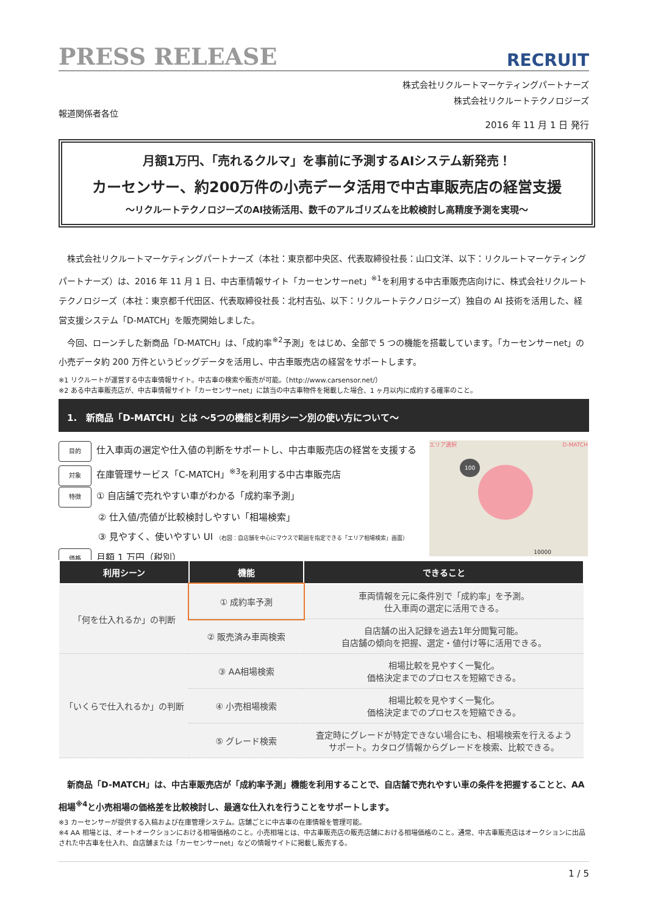PRESS RELEASE
RECRUIT
株式会社リクルートマーケティングパートナーズ
株式会社リクルートテクノロジーズ
報道関係者各位
2016 年 11 月 1 日 発行
月額1万円、「売れるクルマ」を事前に予測するAIシステム新発売！
カーセンサー、約200万件の小売データ活用で中古車販売店の経営支援
～リクルートテクノロジーズのAI技術活用、数千のアルゴリズムを比較検討し高精度予測を実現～
　株式会社リクルートマーケティングパートナーズ（本社：東京都中央区、代表取締役社長：山口文洋、以下：リクルートマーケティングパートナーズ）は、2016 年 11 月 1 日、中古車情報サイト「カーセンサーnet」<sup>※1</sup>を利用する中古車販売店向けに、株式会社リクルートテクノロジーズ（本社：東京都千代田区、代表取締役社長：北村吉弘、以下：リクルートテクノロジーズ）独自の AI 技術を活用した、経営支援システム「D-MATCH」を販売開始しました。
　今回、ローンチした新商品「D-MATCH」は、「成約率<sup>※2</sup>予測」をはじめ、全部で 5 つの機能を搭載しています。「カーセンサーnet」の小売データ約 200 万件というビッグデータを活用し、中古車販売店の経営をサポートします。
※1 リクルートが運営する中古車情報サイト。中古車の検索や販売が可能。（http://www.carsensor.net/）
※2 ある中古車販売店が、中古車情報サイト「カーセンサーnet」に該当の中古車物件を掲載した場合、1 ヶ月以内に成約する確率のこと。
1.　新商品「D-MATCH」とは ～5つの機能と利用シーン別の使い方について～
目的 仕入車両の選定や仕入値の判断をサポートし、中古車販売店の経営を支援する
対象 在庫管理サービス「C-MATCH」<sup>※3</sup>を利用する中古車販売店
特徴 ① 自店舗で売れやすい車がわかる「成約率予測」
　　　　 ② 仕入値/売値が比較検討しやすい「相場検索」
　　　　 ③ 見やすく、使いやすい UI （右図：自店舗を中心にマウスで範囲を指定できる「エリア相場検索」画面）
価格 月額 1 万円（税別）
エリア選択 D-MATCH
100
10000
| 利用シーン | 機能 | できること |
| --- | --- | --- |
| 「何を仕入れるか」の判断 | ① 成約率予測 | 車両情報を元に条件別で「成約率」を予測。 仕入車両の選定に活用できる。 |
| | ② 販売済み車両検索 | 自店舗の出入記録を過去1年分閲覧可能。 自店舗の傾向を把握、選定・値付け等に活用できる。 |
| 「いくらで仕入れるか」の判断 | ③ AA相場検索 | 相場比較を見やすく一覧化。 価格決定までのプロセスを短縮できる。 |
| | ④ 小売相場検索 | 相場比較を見やすく一覧化。 価格決定までのプロセスを短縮できる。 |
| | ⑤ グレード検索 | 査定時にグレードが特定できない場合にも、相場検索を行えるよう サポート。カタログ情報からグレードを検索、比較できる。 |
　新商品「D-MATCH」は、中古車販売店が「成約率予測」機能を利用することで、自店舗で売れやすい車の条件を把握することと、AA 相場<sup>※4</sup>と小売相場の価格差を比較検討し、最適な仕入れを行うことをサポートします。
※3 カーセンサーが提供する入稿および在庫管理システム。店舗ごとに中古車の在庫情報を管理可能。
※4 AA 相場とは、オートオークションにおける相場価格のこと。小売相場とは、中古車販売店の販売店舗における相場価格のこと。通常、中古車販売店はオークションに出品された中古車を仕入れ、自店舗または「カーセンサーnet」などの情報サイトに掲載し販売する。
1 / 5